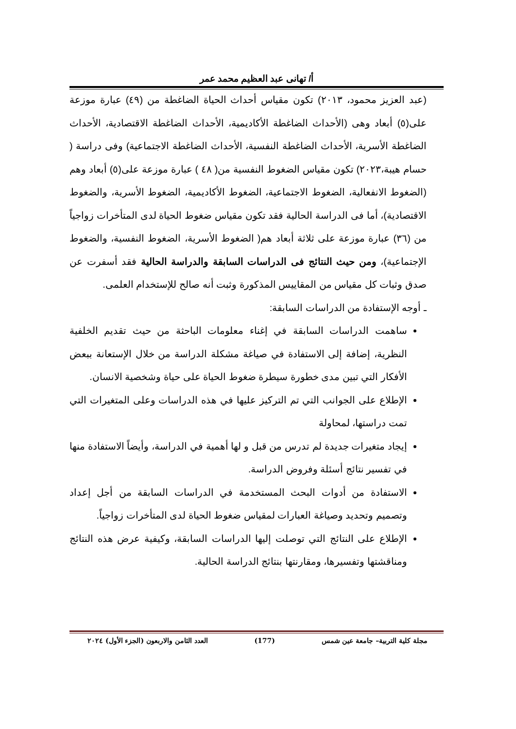أ/ تهانى عبد العظيم محمد عمر
(عبد العزيز محمود، ٢٠١٣) تكون مقياس أحداث الحياة الضاغطة من (٤٩) عبارة موزعة على(٥) أبعاد وهى (الأحداث الضاغطة الأكاديمية، الأحداث الضاغطة الاقتصادية، الأحداث الضاغطة الأسرية، الأحداث الضاغطة النفسية، الأحداث الضاغطة الاجتماعية) وفى دراسة ( حسام هيبة،٢٠٢٣) تكون مقياس الضغوط النفسية من( ٤٨ ) عبارة موزعة على(٥) أبعاد وهم (الضغوط الانفعالية، الضغوط الاجتماعية، الضغوط الأكاديمية، الضغوط الأسرية، والضغوط الاقتصادية)، أما فى الدراسة الحالية فقد تكون مقياس ضغوط الحياة لدى المتأخرات زواجياً من (٣٦) عبارة موزعة على ثلاثة أبعاد هم( الضغوط الأسرية، الضغوط النفسية، والضغوط الإجتماعية)، ومن حيث النتائج فى الدراسات السابقة والدراسة الحالية فقد أسفرت عن صدق وثبات كل مقياس من المقاييس المذكورة وثبت أنه صالح للإستخدام العلمى.
ـ أوجه الإستفادة من الدراسات السابقة:
ساهمت الدراسات السابقة في إغناء معلومات الباحثة من حيث تقديم الخلفية النظرية، إضافة إلى الاستفادة في صياغة مشكلة الدراسة من خلال الإستعانة ببعض الأفكار التي تبين مدى خطورة سيطرة ضغوط الحياة على حياة وشخصية الانسان.
الإطلاع على الجوانب التي تم التركيز عليها في هذه الدراسات وعلى المتغيرات التي تمت دراستها، لمحاولة
إيجاد متغيرات جديدة لم تدرس من قبل و لها أهمية في الدراسة، وأيضاً الاستفادة منها في تفسير نتائج أسئلة وفروض الدراسة.
الاستفادة من أدوات البحث المستخدمة في الدراسات السابقة من أجل إعداد وتصميم وتحديد وصياغة العبارات لمقياس ضغوط الحياة لدى المتأخرات زواجياً.
الإطلاع على النتائج التي توصلت إليها الدراسات السابقة، وكيفية عرض هذه النتائج ومناقشتها وتفسيرها، ومقارنتها بنتائج الدراسة الحالية.
مجلة كلية التربية– جامعة عين شمس (177) العدد الثامن والاربعون (الجزء الأول) ٢٠٢٤